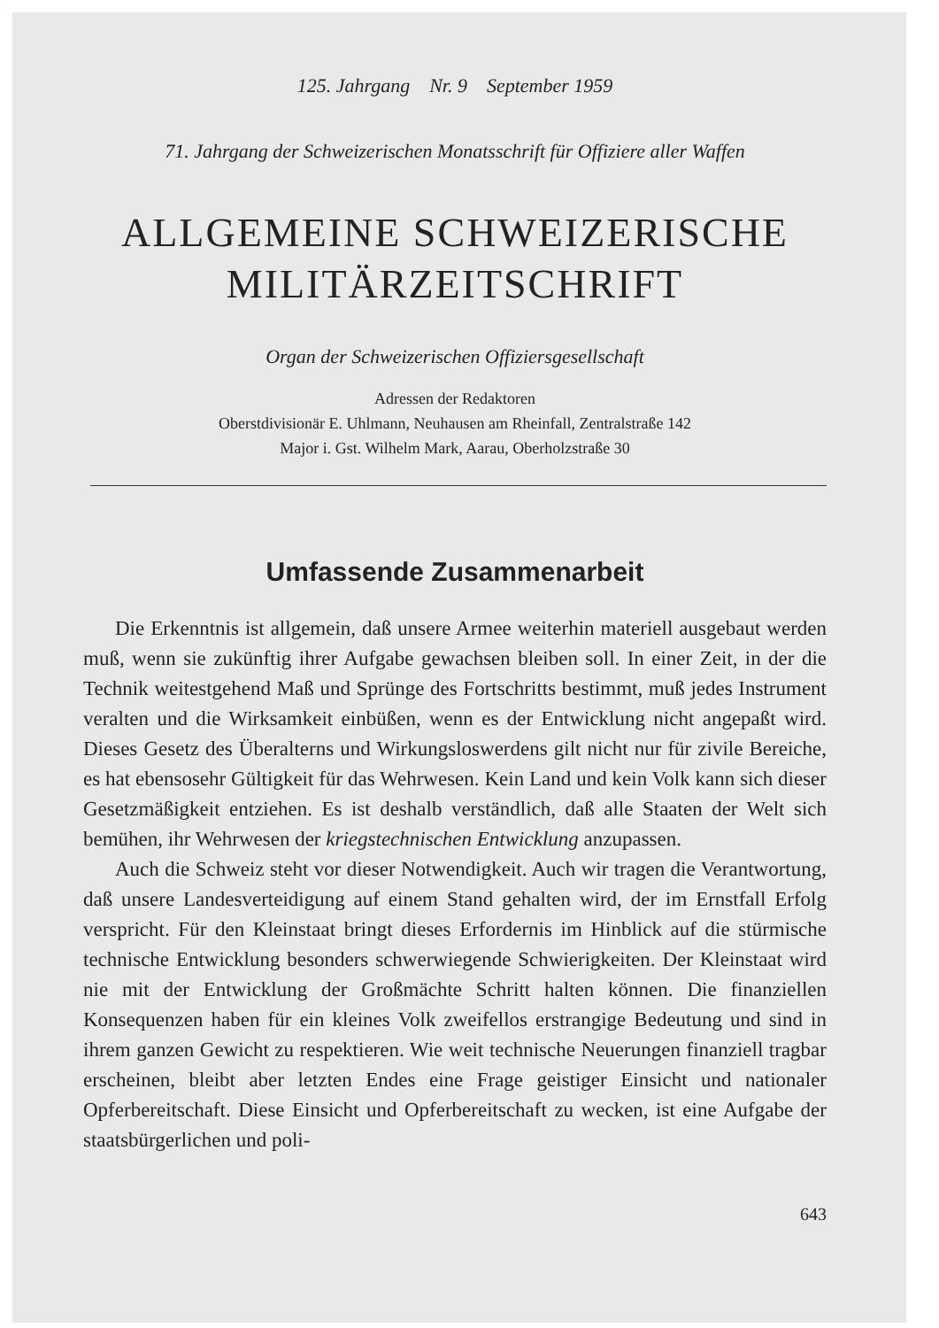125. Jahrgang Nr. 9 September 1959
71. Jahrgang der Schweizerischen Monatsschrift für Offiziere aller Waffen
ALLGEMEINE SCHWEIZERISCHE
MILITÄRZEITSCHRIFT
Organ der Schweizerischen Offiziersgesellschaft
Adressen der Redaktoren
Oberstdivisionär E. Uhlmann, Neuhausen am Rheinfall, Zentralstraße 142
Major i. Gst. Wilhelm Mark, Aarau, Oberholzstraße 30
Umfassende Zusammenarbeit
Die Erkenntnis ist allgemein, daß unsere Armee weiterhin materiell ausgebaut werden muß, wenn sie zukünftig ihrer Aufgabe gewachsen bleiben soll. In einer Zeit, in der die Technik weitestgehend Maß und Sprünge des Fortschritts bestimmt, muß jedes Instrument veralten und die Wirksamkeit einbüßen, wenn es der Entwicklung nicht angepaßt wird. Dieses Gesetz des Überalterns und Wirkungsloswerdens gilt nicht nur für zivile Bereiche, es hat ebensosehr Gültigkeit für das Wehrwesen. Kein Land und kein Volk kann sich dieser Gesetzmäßigkeit entziehen. Es ist deshalb verständlich, daß alle Staaten der Welt sich bemühen, ihr Wehrwesen der kriegstechnischen Entwicklung anzupassen.
Auch die Schweiz steht vor dieser Notwendigkeit. Auch wir tragen die Verantwortung, daß unsere Landesverteidigung auf einem Stand gehalten wird, der im Ernstfall Erfolg verspricht. Für den Kleinstaat bringt dieses Erfordernis im Hinblick auf die stürmische technische Entwicklung besonders schwerwiegende Schwierigkeiten. Der Kleinstaat wird nie mit der Entwicklung der Großmächte Schritt halten können. Die finanziellen Konsequenzen haben für ein kleines Volk zweifellos erstrangige Bedeutung und sind in ihrem ganzen Gewicht zu respektieren. Wie weit technische Neuerungen finanziell tragbar erscheinen, bleibt aber letzten Endes eine Frage geistiger Einsicht und nationaler Opferbereitschaft. Diese Einsicht und Opferbereitschaft zu wecken, ist eine Aufgabe der staatsbürgerlichen und poli-
643